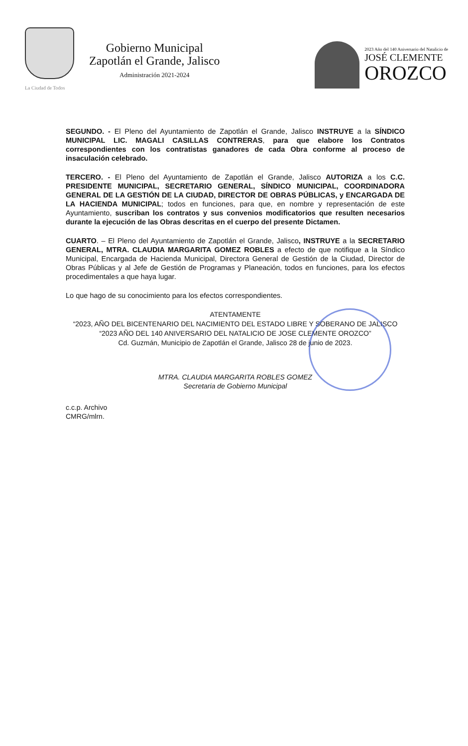La Ciudad de Todos
Gobierno Municipal
Zapotlán el Grande, Jalisco
Administración 2021-2024
2023 Año del 140 Aniversario del Natalicio de
JOSÉ CLEMENTE
OROZCO
SEGUNDO. - El Pleno del Ayuntamiento de Zapotlán el Grande, Jalisco INSTRUYE a la SÍNDICO MUNICIPAL LIC. MAGALI CASILLAS CONTRERAS, para que elabore los Contratos correspondientes con los contratistas ganadores de cada Obra conforme al proceso de insaculación celebrado.
TERCERO. - El Pleno del Ayuntamiento de Zapotlán el Grande, Jalisco AUTORIZA a los C.C. PRESIDENTE MUNICIPAL, SECRETARIO GENERAL, SÍNDICO MUNICIPAL, COORDINADORA GENERAL DE LA GESTIÓN DE LA CIUDAD, DIRECTOR DE OBRAS PÚBLICAS, y ENCARGADA DE LA HACIENDA MUNICIPAL; todos en funciones, para que, en nombre y representación de este Ayuntamiento, suscriban los contratos y sus convenios modificatorios que resulten necesarios durante la ejecución de las Obras descritas en el cuerpo del presente Dictamen.
CUARTO. – El Pleno del Ayuntamiento de Zapotlán el Grande, Jalisco, INSTRUYE a la SECRETARIO GENERAL, MTRA. CLAUDIA MARGARITA GOMEZ ROBLES a efecto de que notifique a la Síndico Municipal, Encargada de Hacienda Municipal, Directora General de Gestión de la Ciudad, Director de Obras Públicas y al Jefe de Gestión de Programas y Planeación, todos en funciones, para los efectos procedimentales a que haya lugar.
Lo que hago de su conocimiento para los efectos correspondientes.
ATENTAMENTE
“2023, AÑO DEL BICENTENARIO DEL NACIMIENTO DEL ESTADO LIBRE Y SOBERANO DE JALISCO
“2023 AÑO DEL 140 ANIVERSARIO DEL NATALICIO DE JOSE CLEMENTE OROZCO”
Cd. Guzmán, Municipio de Zapotlán el Grande, Jalisco 28 de junio de 2023.
MTRA. CLAUDIA MARGARITA ROBLES GOMEZ
Secretaria de Gobierno Municipal
c.c.p. Archivo
CMRG/mlrn.